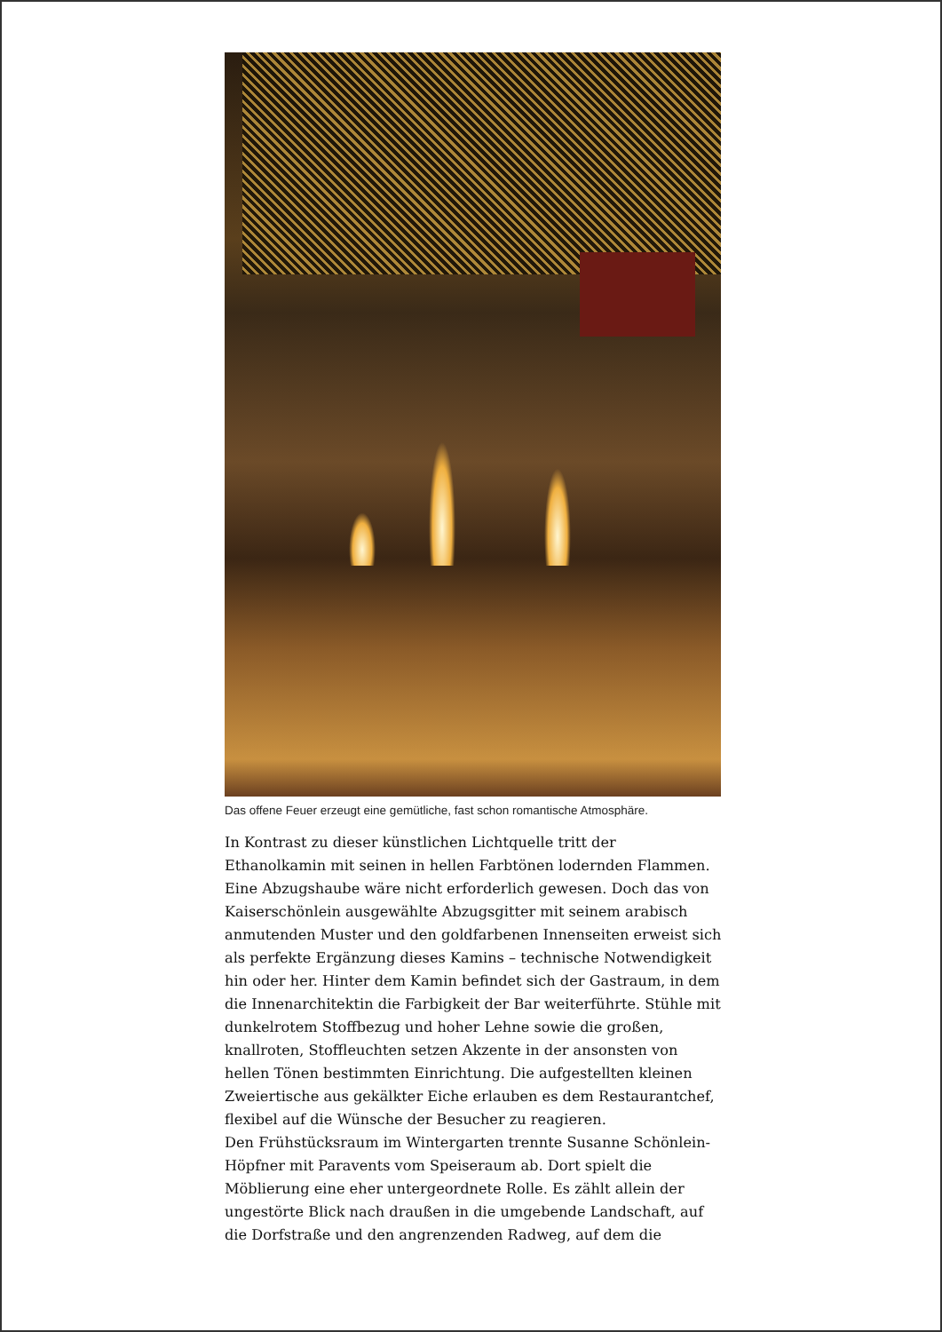Das offene Feuer erzeugt eine gemütliche, fast schon romantische Atmosphäre.
In Kontrast zu dieser künstlichen Lichtquelle tritt der Ethanolkamin mit seinen in hellen Farbtönen lodernden Flammen. Eine Abzugshaube wäre nicht erforderlich gewesen. Doch das von Kaiserschönlein ausgewählte Abzugsgitter mit seinem arabisch anmutenden Muster und den goldfarbenen Innenseiten erweist sich als perfekte Ergänzung dieses Kamins – technische Notwendigkeit hin oder her. Hinter dem Kamin befindet sich der Gastraum, in dem die Innenarchitektin die Farbigkeit der Bar weiterführte. Stühle mit dunkelrotem Stoffbezug und hoher Lehne sowie die großen, knallroten, Stoffleuchten setzen Akzente in der ansonsten von hellen Tönen bestimmten Einrichtung. Die aufgestellten kleinen Zweiertische aus gekälkter Eiche erlauben es dem Restaurantchef, flexibel auf die Wünsche der Besucher zu reagieren.
Den Frühstücksraum im Wintergarten trennte Susanne Schönlein-Höpfner mit Paravents vom Speiseraum ab. Dort spielt die Möblierung eine eher untergeordnete Rolle. Es zählt allein der ungestörte Blick nach draußen in die umgebende Landschaft, auf die Dorfstraße und den angrenzenden Radweg, auf dem die